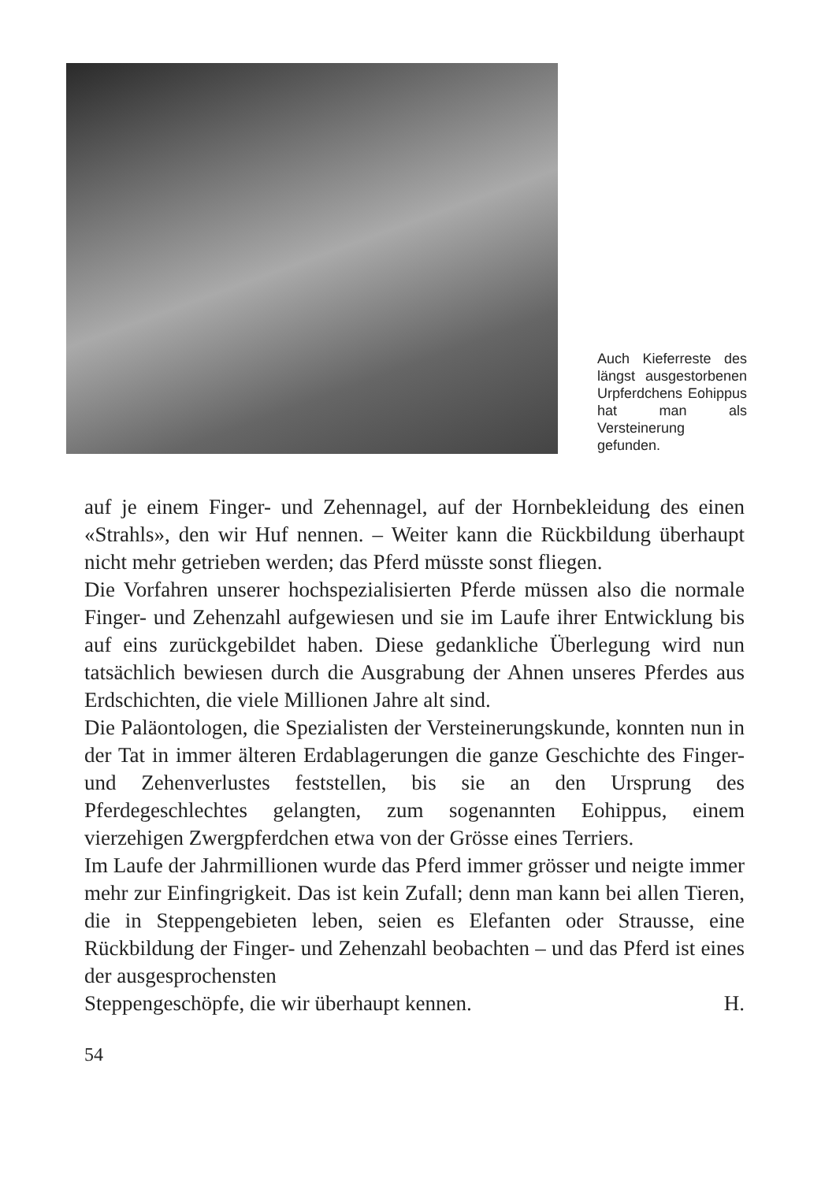Auch Kieferreste des längst ausgestorbenen Urpferdchens Eohippus hat man als Versteinerung gefunden.
auf je einem Finger- und Zehennagel, auf der Hornbekleidung des einen «Strahls», den wir Huf nennen. – Weiter kann die Rückbildung überhaupt nicht mehr getrieben werden; das Pferd müsste sonst fliegen.
Die Vorfahren unserer hochspezialisierten Pferde müssen also die normale Finger- und Zehenzahl aufgewiesen und sie im Laufe ihrer Entwicklung bis auf eins zurückgebildet haben. Diese gedankliche Überlegung wird nun tatsächlich bewiesen durch die Ausgrabung der Ahnen unseres Pferdes aus Erdschichten, die viele Millionen Jahre alt sind.
Die Paläontologen, die Spezialisten der Versteinerungskunde, konnten nun in der Tat in immer älteren Erdablagerungen die ganze Geschichte des Finger- und Zehenverlustes feststellen, bis sie an den Ursprung des Pferdegeschlechtes gelangten, zum sogenannten Eohippus, einem vierzehigen Zwergpferdchen etwa von der Grösse eines Terriers.
Im Laufe der Jahrmillionen wurde das Pferd immer grösser und neigte immer mehr zur Einfingrigkeit. Das ist kein Zufall; denn man kann bei allen Tieren, die in Steppengebieten leben, seien es Elefanten oder Strausse, eine Rückbildung der Finger- und Zehenzahl beobachten – und das Pferd ist eines der ausgesprochensten
Steppengeschöpfe, die wir überhaupt kennen. H.
54